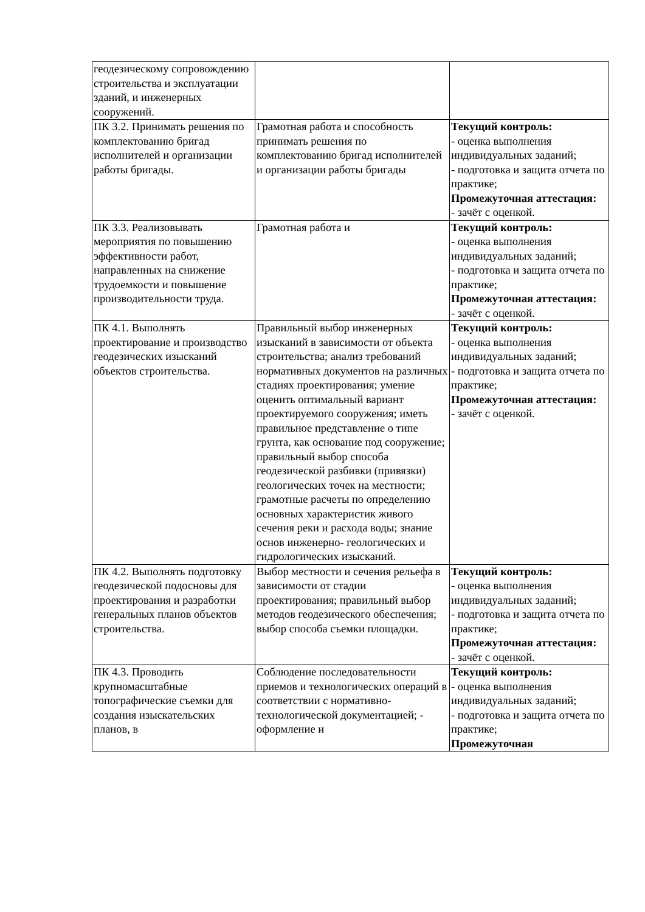| геодезическому сопровождению строительства и эксплуатации зданий, и инженерных сооружений. | | |
| ПК 3.2. Принимать решения по комплектованию бригад исполнителей и организации работы бригады. | Грамотная работа и способность принимать решения по комплектованию бригад исполнителей и организации работы бригады | Текущий контроль: - оценка выполнения индивидуальных заданий; - подготовка и защита отчета по практике; Промежуточная аттестация: - зачёт с оценкой. |
| ПК 3.3. Реализовывать мероприятия по повышению эффективности работ, направленных на снижение трудоемкости и повышение производительности труда. | Грамотная работа и | Текущий контроль: - оценка выполнения индивидуальных заданий; - подготовка и защита отчета по практике; Промежуточная аттестация: - зачёт с оценкой. |
| ПК 4.1. Выполнять проектирование и производство геодезических изысканий объектов строительства. | Правильный выбор инженерных изысканий в зависимости от объекта строительства; анализ требований нормативных документов на различных стадиях проектирования; умение оценить оптимальный вариант проектируемого сооружения; иметь правильное представление о типе грунта, как основание под сооружение; правильный выбор способа геодезической разбивки (привязки) геологических точек на местности; грамотные расчеты по определению основных характеристик живого сечения реки и расхода воды; знание основ инженерно- геологических и гидрологических изысканий. | Текущий контроль: - оценка выполнения индивидуальных заданий; - подготовка и защита отчета по практике; Промежуточная аттестация: - зачёт с оценкой. |
| ПК 4.2. Выполнять подготовку геодезической подосновы для проектирования и разработки генеральных планов объектов строительства. | Выбор местности и сечения рельефа в зависимости от стадии проектирования; правильный выбор методов геодезического обеспечения; выбор способа съемки площадки. | Текущий контроль: - оценка выполнения индивидуальных заданий; - подготовка и защита отчета по практике; Промежуточная аттестация: - зачёт с оценкой. |
| ПК 4.3. Проводить крупномасштабные топографические съемки для создания изыскательских планов, в | Соблюдение последовательности приемов и технологических операций в соответствии с нормативно- технологической документацией; - оформление и | Текущий контроль: - оценка выполнения индивидуальных заданий; - подготовка и защита отчета по практике; Промежуточная |